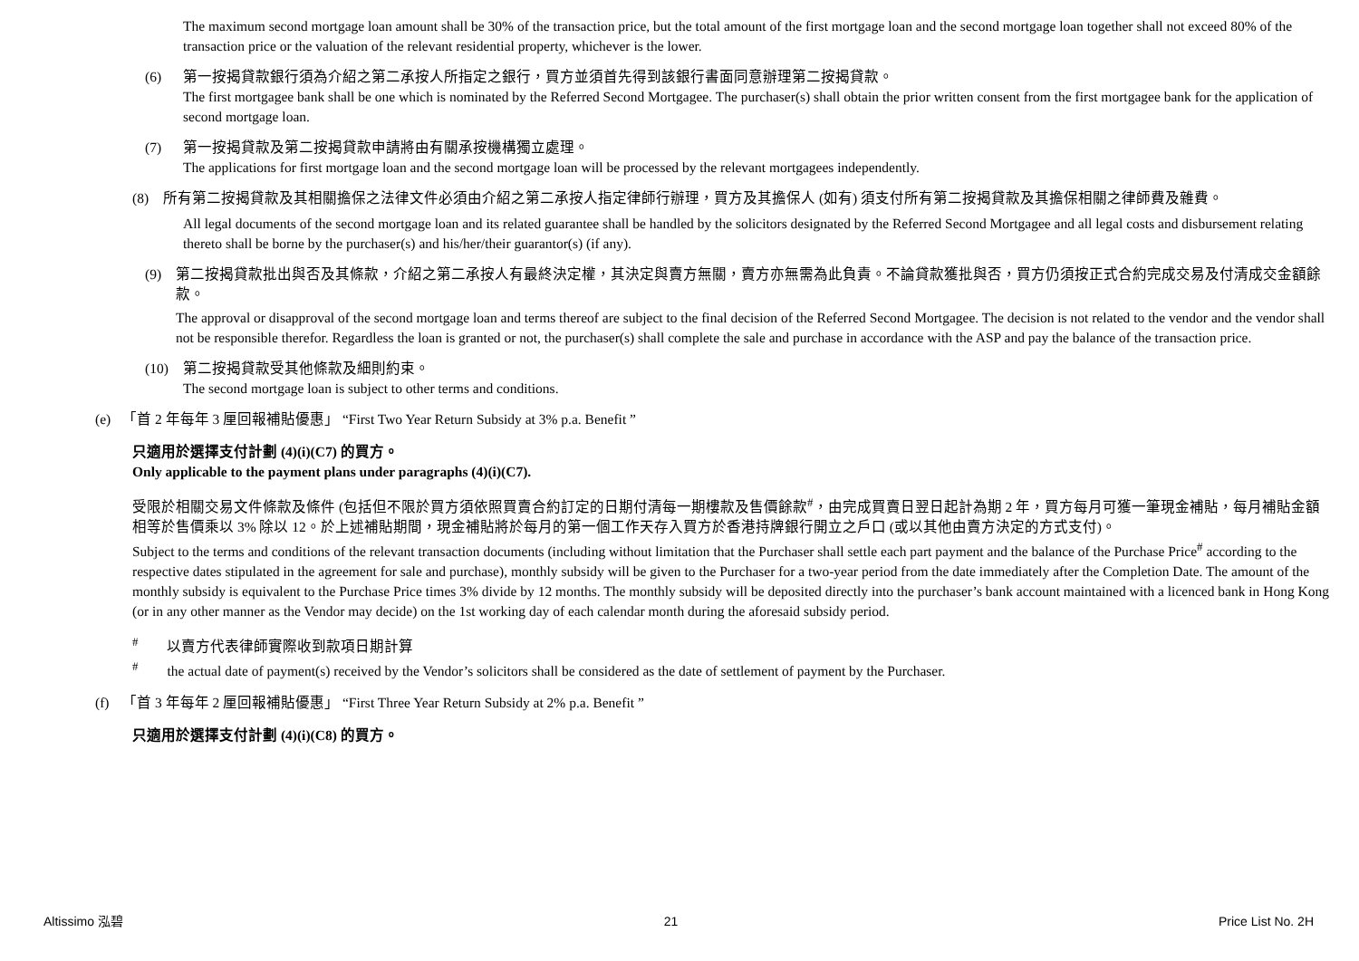The maximum second mortgage loan amount shall be 30% of the transaction price, but the total amount of the first mortgage loan and the second mortgage loan together shall not exceed 80% of the transaction price or the valuation of the relevant residential property, whichever is the lower.
(6) 第一按揭貸款銀行須為介紹之第二承按人所指定之銀行，買方並須首先得到該銀行書面同意辦理第二按揭貸款。
The first mortgagee bank shall be one which is nominated by the Referred Second Mortgagee. The purchaser(s) shall obtain the prior written consent from the first mortgagee bank for the application of second mortgage loan.
(7) 第一按揭貸款及第二按揭貸款申請將由有關承按機構獨立處理。
The applications for first mortgage loan and the second mortgage loan will be processed by the relevant mortgagees independently.
(8)　所有第二按揭貸款及其相關擔保之法律文件必須由介紹之第二承按人指定律師行辦理，買方及其擔保人 (如有) 須支付所有第二按揭貸款及其擔保相關之律師費及雜費。
All legal documents of the second mortgage loan and its related guarantee shall be handled by the solicitors designated by the Referred Second Mortgagee and all legal costs and disbursement relating thereto shall be borne by the purchaser(s) and his/her/their guarantor(s) (if any).
(9) 第二按揭貸款批出與否及其條款，介紹之第二承按人有最終決定權，其決定與賣方無關，賣方亦無需為此負責。不論貸款獲批與否，買方仍須按正式合約完成交易及付清成交金額餘款。
The approval or disapproval of the second mortgage loan and terms thereof are subject to the final decision of the Referred Second Mortgagee. The decision is not related to the vendor and the vendor shall not be responsible therefor. Regardless the loan is granted or not, the purchaser(s) shall complete the sale and purchase in accordance with the ASP and pay the balance of the transaction price.
(10) 第二按揭貸款受其他條款及細則約束。
The second mortgage loan is subject to other terms and conditions.
(e) 「首 2 年每年 3 厘回報補貼優惠」 “First Two Year Return Subsidy at 3% p.a. Benefit ”
只適用於選擇支付計劃 (4)(i)(C7) 的買方。
Only applicable to the payment plans under paragraphs (4)(i)(C7).
受限於相關交易文件條款及條件 (包括但不限於買方須依照買賣合約訂定的日期付清每一期樓款及售價餘款<sup>#</sup>，由完成買賣日翌日起計為期 2 年，買方每月可獲一筆現金補貼，每月補貼金額相等於售價乘以 3% 除以 12。於上述補貼期間，現金補貼將於每月的第一個工作天存入買方於香港持牌銀行開立之戶口 (或以其他由賣方決定的方式支付)。
Subject to the terms and conditions of the relevant transaction documents (including without limitation that the Purchaser shall settle each part payment and the balance of the Purchase Price<sup>#</sup> according to the respective dates stipulated in the agreement for sale and purchase), monthly subsidy will be given to the Purchaser for a two-year period from the date immediately after the Completion Date. The amount of the monthly subsidy is equivalent to the Purchase Price times 3% divide by 12 months. The monthly subsidy will be deposited directly into the purchaser’s bank account maintained with a licenced bank in Hong Kong (or in any other manner as the Vendor may decide) on the 1st working day of each calendar month during the aforesaid subsidy period.
<sup>#</sup>　　以賣方代表律師實際收到款項日期計算
<sup>#</sup>　　the actual date of payment(s) received by the Vendor’s solicitors shall be considered as the date of settlement of payment by the Purchaser.
(f) 「首 3 年每年 2 厘回報補貼優惠」 “First Three Year Return Subsidy at 2% p.a. Benefit ”
只適用於選擇支付計劃 (4)(i)(C8) 的買方。
Altissimo 泓碧 21 Price List No. 2H